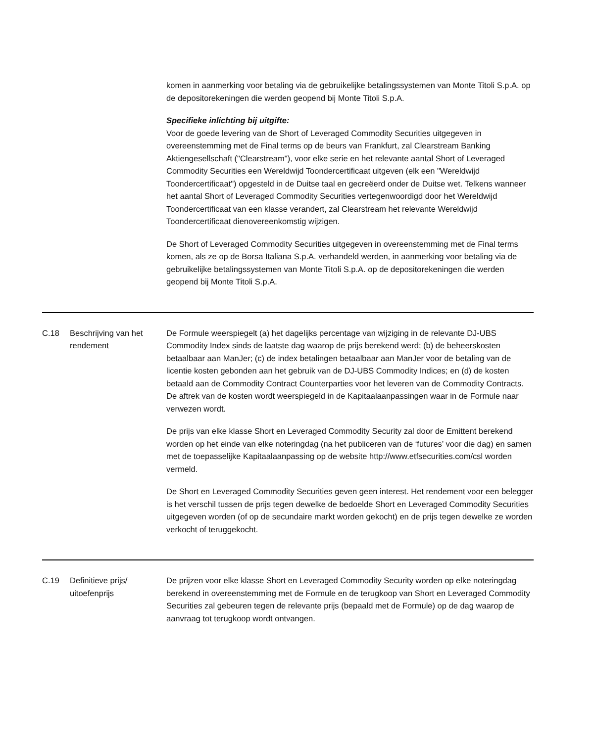| | | komen in aanmerking voor betaling via de gebruikelijke betalingssystemen van Monte Titoli S.p.A. op de depositorekeningen die werden geopend bij Monte Titoli S.p.A. Specifieke inlichting bij uitgifte: Voor de goede levering van de Short of Leveraged Commodity Securities uitgegeven in overeenstemming met de Final terms op de beurs van Frankfurt, zal Clearstream Banking Aktiengesellschaft ("Clearstream"), voor elke serie en het relevante aantal Short of Leveraged Commodity Securities een Wereldwijd Toondercertificaat uitgeven (elk een "Wereldwijd Toondercertificaat") opgesteld in de Duitse taal en gecreëerd onder de Duitse wet. Telkens wanneer het aantal Short of Leveraged Commodity Securities vertegenwoordigd door het Wereldwijd Toondercertificaat van een klasse verandert, zal Clearstream het relevante Wereldwijd Toondercertificaat dienovereenkomstig wijzigen. De Short of Leveraged Commodity Securities uitgegeven in overeenstemming met de Final terms komen, als ze op de Borsa Italiana S.p.A. verhandeld werden, in aanmerking voor betaling via de gebruikelijke betalingssystemen van Monte Titoli S.p.A. op de depositorekeningen die werden geopend bij Monte Titoli S.p.A. |
| C.18 | Beschrijving van het rendement | De Formule weerspiegelt (a) het dagelijks percentage van wijziging in de relevante DJ-UBS Commodity Index sinds de laatste dag waarop de prijs berekend werd; (b) de beheerskosten betaalbaar aan ManJer; (c) de index betalingen betaalbaar aan ManJer voor de betaling van de licentie kosten gebonden aan het gebruik van de DJ-UBS Commodity Indices; en (d) de kosten betaald aan de Commodity Contract Counterparties voor het leveren van de Commodity Contracts. De aftrek van de kosten wordt weerspiegeld in de Kapitaalaanpassingen waar in de Formule naar verwezen wordt. De prijs van elke klasse Short en Leveraged Commodity Security zal door de Emittent berekend worden op het einde van elke noteringdag (na het publiceren van de ‘futures’ voor die dag) en samen met de toepasselijke Kapitaalaanpassing op de website http://www.etfsecurities.com/csl worden vermeld. De Short en Leveraged Commodity Securities geven geen interest. Het rendement voor een belegger is het verschil tussen de prijs tegen dewelke de bedoelde Short en Leveraged Commodity Securities uitgegeven worden (of op de secundaire markt worden gekocht) en de prijs tegen dewelke ze worden verkocht of teruggekocht. |
| C.19 | Definitieve prijs/ uitoefenprijs | De prijzen voor elke klasse Short en Leveraged Commodity Security worden op elke noteringdag berekend in overeenstemming met de Formule en de terugkoop van Short en Leveraged Commodity Securities zal gebeuren tegen de relevante prijs (bepaald met de Formule) op de dag waarop de aanvraag tot terugkoop wordt ontvangen. |